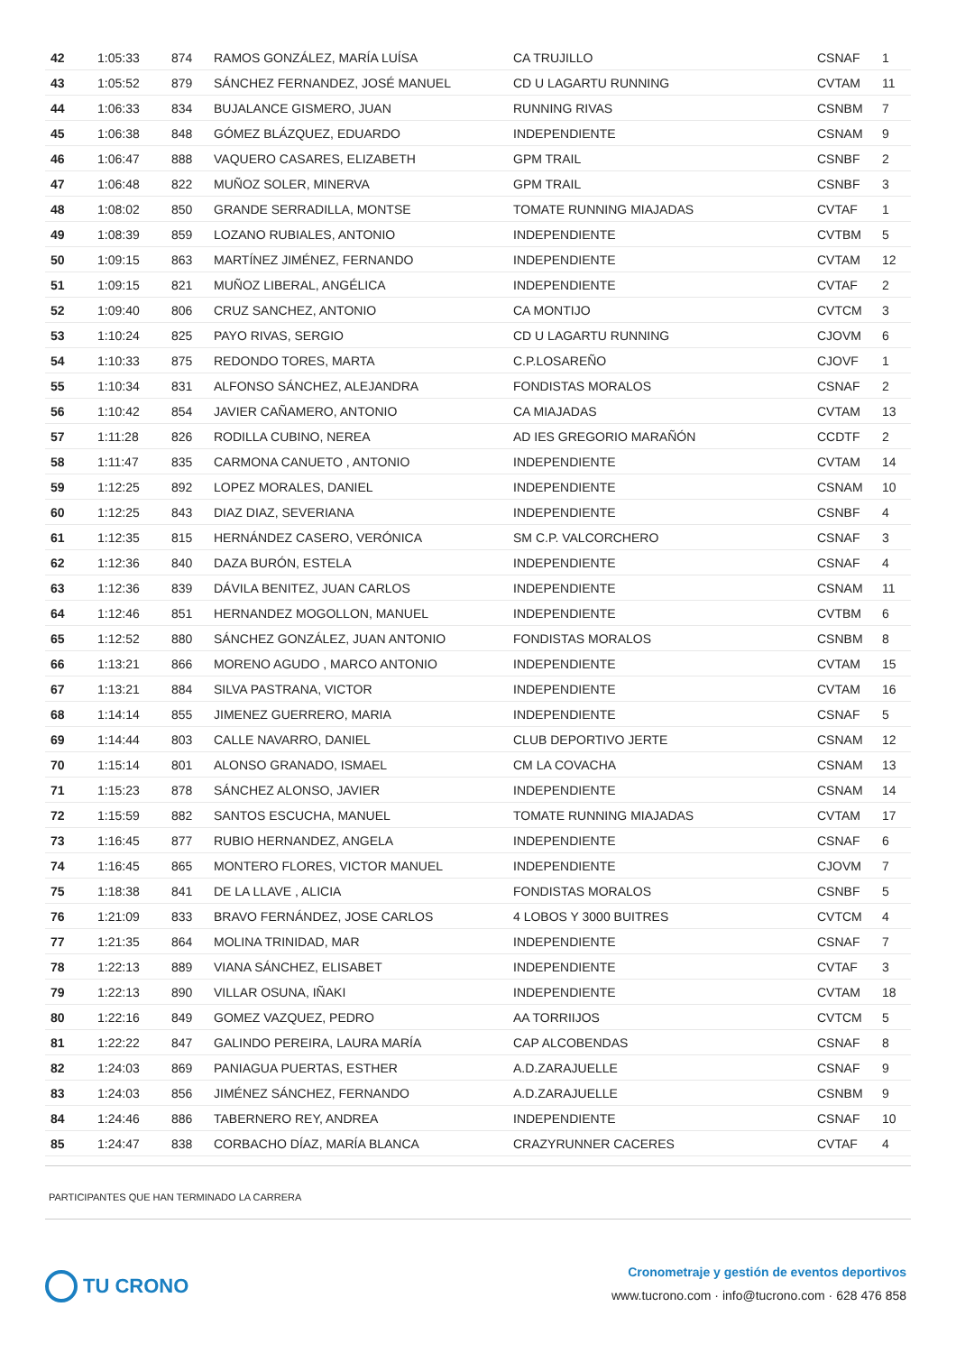| 42 | 1:05:33 | 874 | RAMOS GONZÁLEZ, MARÍA LUÍSA | CA TRUJILLO | CSNAF | 1 |
| 43 | 1:05:52 | 879 | SÁNCHEZ FERNANDEZ, JOSÉ MANUEL | CD U LAGARTU RUNNING | CVTAM | 11 |
| 44 | 1:06:33 | 834 | BUJALANCE GISMERO, JUAN | RUNNING RIVAS | CSNBM | 7 |
| 45 | 1:06:38 | 848 | GÓMEZ BLÁZQUEZ, EDUARDO | INDEPENDIENTE | CSNAM | 9 |
| 46 | 1:06:47 | 888 | VAQUERO CASARES, ELIZABETH | GPM TRAIL | CSNBF | 2 |
| 47 | 1:06:48 | 822 | MUÑOZ SOLER, MINERVA | GPM TRAIL | CSNBF | 3 |
| 48 | 1:08:02 | 850 | GRANDE SERRADILLA, MONTSE | TOMATE RUNNING MIAJADAS | CVTAF | 1 |
| 49 | 1:08:39 | 859 | LOZANO RUBIALES, ANTONIO | INDEPENDIENTE | CVTBM | 5 |
| 50 | 1:09:15 | 863 | MARTÍNEZ JIMÉNEZ, FERNANDO | INDEPENDIENTE | CVTAM | 12 |
| 51 | 1:09:15 | 821 | MUÑOZ LIBERAL, ANGÉLICA | INDEPENDIENTE | CVTAF | 2 |
| 52 | 1:09:40 | 806 | CRUZ SANCHEZ, ANTONIO | CA MONTIJO | CVTCM | 3 |
| 53 | 1:10:24 | 825 | PAYO RIVAS, SERGIO | CD U LAGARTU RUNNING | CJOVM | 6 |
| 54 | 1:10:33 | 875 | REDONDO TORES, MARTA | C.P.LOSAREÑO | CJOVF | 1 |
| 55 | 1:10:34 | 831 | ALFONSO SÁNCHEZ, ALEJANDRA | FONDISTAS MORALOS | CSNAF | 2 |
| 56 | 1:10:42 | 854 | JAVIER CAÑAMERO, ANTONIO | CA MIAJADAS | CVTAM | 13 |
| 57 | 1:11:28 | 826 | RODILLA CUBINO, NEREA | AD IES GREGORIO MARAÑÓN | CCDTF | 2 |
| 58 | 1:11:47 | 835 | CARMONA CANUETO , ANTONIO | INDEPENDIENTE | CVTAM | 14 |
| 59 | 1:12:25 | 892 | LOPEZ MORALES, DANIEL | INDEPENDIENTE | CSNAM | 10 |
| 60 | 1:12:25 | 843 | DIAZ DIAZ, SEVERIANA | INDEPENDIENTE | CSNBF | 4 |
| 61 | 1:12:35 | 815 | HERNÁNDEZ CASERO, VERÓNICA | SM C.P. VALCORCHERO | CSNAF | 3 |
| 62 | 1:12:36 | 840 | DAZA BURÓN, ESTELA | INDEPENDIENTE | CSNAF | 4 |
| 63 | 1:12:36 | 839 | DÁVILA BENITEZ, JUAN CARLOS | INDEPENDIENTE | CSNAM | 11 |
| 64 | 1:12:46 | 851 | HERNANDEZ MOGOLLON, MANUEL | INDEPENDIENTE | CVTBM | 6 |
| 65 | 1:12:52 | 880 | SÁNCHEZ GONZÁLEZ, JUAN ANTONIO | FONDISTAS MORALOS | CSNBM | 8 |
| 66 | 1:13:21 | 866 | MORENO AGUDO , MARCO ANTONIO | INDEPENDIENTE | CVTAM | 15 |
| 67 | 1:13:21 | 884 | SILVA PASTRANA, VICTOR | INDEPENDIENTE | CVTAM | 16 |
| 68 | 1:14:14 | 855 | JIMENEZ GUERRERO, MARIA | INDEPENDIENTE | CSNAF | 5 |
| 69 | 1:14:44 | 803 | CALLE NAVARRO, DANIEL | CLUB DEPORTIVO JERTE | CSNAM | 12 |
| 70 | 1:15:14 | 801 | ALONSO GRANADO, ISMAEL | CM LA COVACHA | CSNAM | 13 |
| 71 | 1:15:23 | 878 | SÁNCHEZ ALONSO, JAVIER | INDEPENDIENTE | CSNAM | 14 |
| 72 | 1:15:59 | 882 | SANTOS ESCUCHA, MANUEL | TOMATE RUNNING MIAJADAS | CVTAM | 17 |
| 73 | 1:16:45 | 877 | RUBIO HERNANDEZ, ANGELA | INDEPENDIENTE | CSNAF | 6 |
| 74 | 1:16:45 | 865 | MONTERO FLORES, VICTOR MANUEL | INDEPENDIENTE | CJOVM | 7 |
| 75 | 1:18:38 | 841 | DE LA LLAVE , ALICIA | FONDISTAS MORALOS | CSNBF | 5 |
| 76 | 1:21:09 | 833 | BRAVO FERNÁNDEZ, JOSE CARLOS | 4 LOBOS Y 3000 BUITRES | CVTCM | 4 |
| 77 | 1:21:35 | 864 | MOLINA TRINIDAD, MAR | INDEPENDIENTE | CSNAF | 7 |
| 78 | 1:22:13 | 889 | VIANA SÁNCHEZ, ELISABET | INDEPENDIENTE | CVTAF | 3 |
| 79 | 1:22:13 | 890 | VILLAR OSUNA, IÑAKI | INDEPENDIENTE | CVTAM | 18 |
| 80 | 1:22:16 | 849 | GOMEZ VAZQUEZ, PEDRO | AA TORRIIJOS | CVTCM | 5 |
| 81 | 1:22:22 | 847 | GALINDO PEREIRA, LAURA MARÍA | CAP ALCOBENDAS | CSNAF | 8 |
| 82 | 1:24:03 | 869 | PANIAGUA PUERTAS, ESTHER | A.D.ZARAJUELLE | CSNAF | 9 |
| 83 | 1:24:03 | 856 | JIMÉNEZ SÁNCHEZ, FERNANDO | A.D.ZARAJUELLE | CSNBM | 9 |
| 84 | 1:24:46 | 886 | TABERNERO REY, ANDREA | INDEPENDIENTE | CSNAF | 10 |
| 85 | 1:24:47 | 838 | CORBACHO DÍAZ, MARÍA BLANCA | CRAZYRUNNER CACERES | CVTAF | 4 |
PARTICIPANTES QUE HAN TERMINADO LA CARRERA
TU CRONO
Cronometraje y gestión de eventos deportivos
www.tucrono.com · info@tucrono.com · 628 476 858